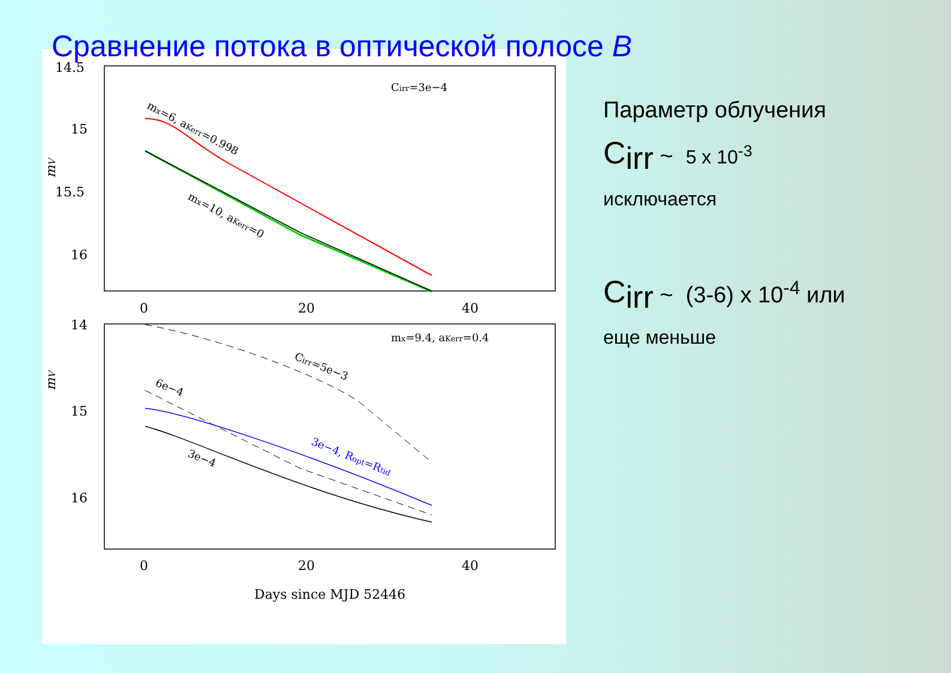Сравнение потока в оптической полосе B
14.5
15
15.5
16
0
20
40
14
15
16
0
20
40
Days since MJD 52446
mV
mV
Cirr=3e−4
mx=9.4, aKerr=0.4
mx=6, aKerr=0.998
mx=10, aKerr=0
Cirr=5e−3
6e−4
3e−4
3e−4, Ropt=Rtid
Параметр облучения
C<sub>irr</sub> ~ 5 x 10<sup>-3</sup>
исключается
C<sub>irr</sub> ~ (3-6) x 10<sup>-4</sup> или
еще меньше